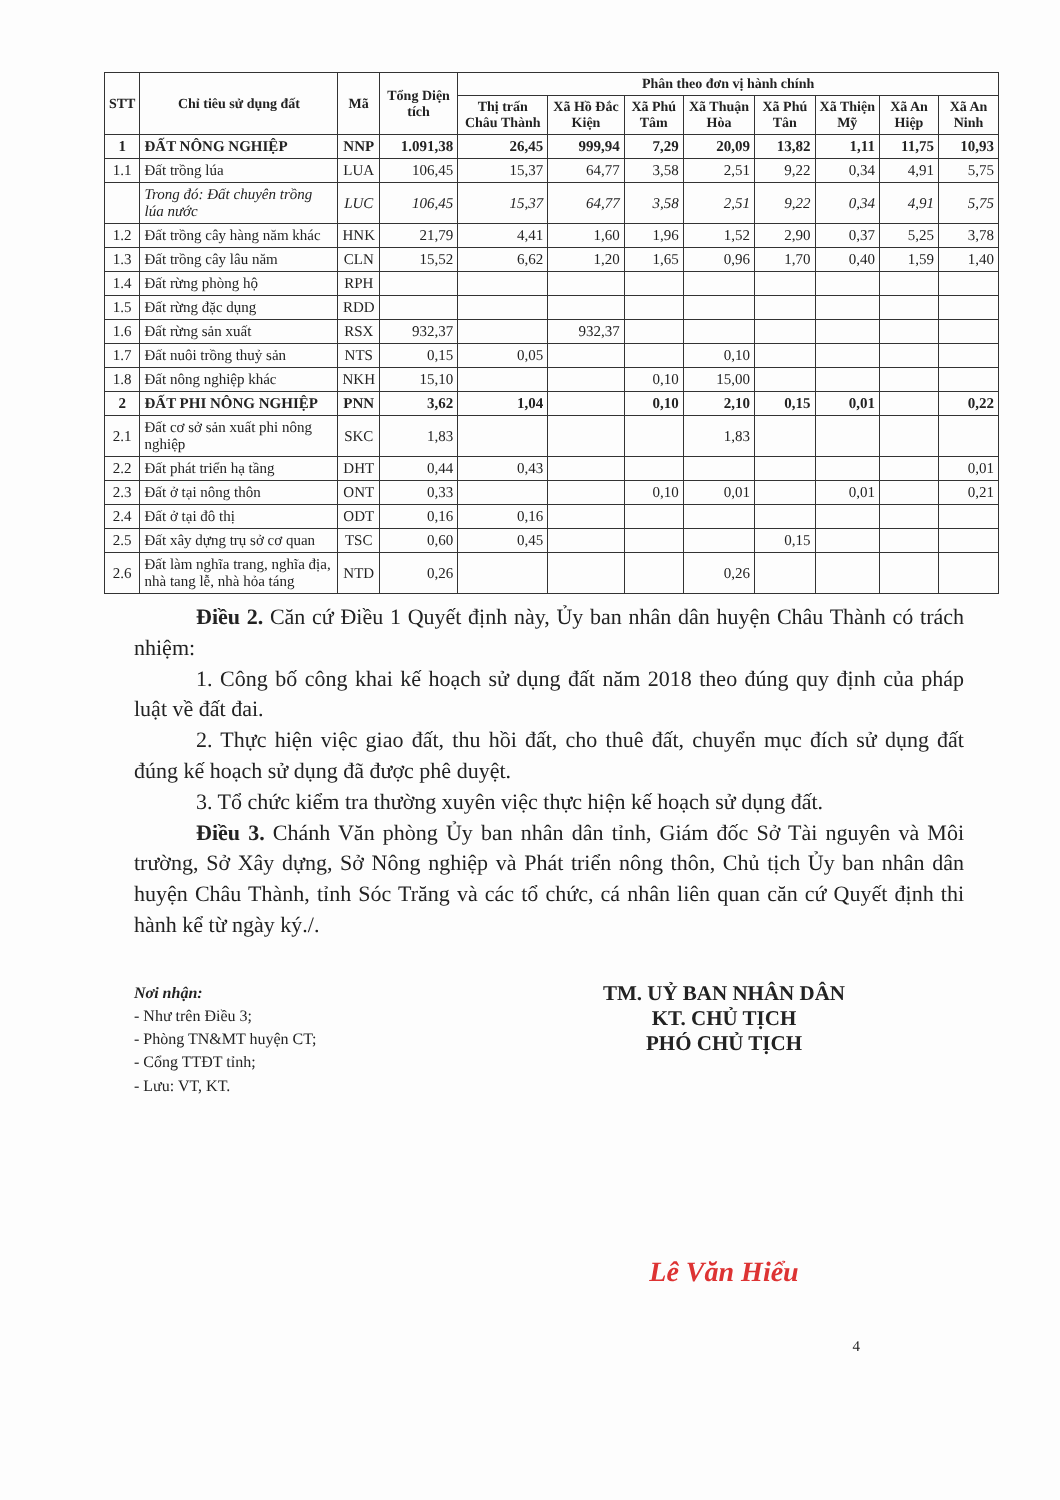| STT | Chỉ tiêu sử dụng đất | Mã | Tổng Diện tích | Phân theo đơn vị hành chính | | | | | | | |
| --- | --- | --- | --- | --- | --- | --- | --- | --- | --- | --- | --- |
| | | | | Thị trấn Châu Thành | Xã Hồ Đắc Kiện | Xã Phú Tâm | Xã Thuận Hòa | Xã Phú Tân | Xã Thiện Mỹ | Xã An Hiệp | Xã An Ninh |
| 1 | ĐẤT NÔNG NGHIỆP | NNP | 1.091,38 | 26,45 | 999,94 | 7,29 | 20,09 | 13,82 | 1,11 | 11,75 | 10,93 |
| 1.1 | Đất trồng lúa | LUA | 106,45 | 15,37 | 64,77 | 3,58 | 2,51 | 9,22 | 0,34 | 4,91 | 5,75 |
| | Trong đó: Đất chuyên trồng lúa nước | LUC | 106,45 | 15,37 | 64,77 | 3,58 | 2,51 | 9,22 | 0,34 | 4,91 | 5,75 |
| 1.2 | Đất trồng cây hàng năm khác | HNK | 21,79 | 4,41 | 1,60 | 1,96 | 1,52 | 2,90 | 0,37 | 5,25 | 3,78 |
| 1.3 | Đất trồng cây lâu năm | CLN | 15,52 | 6,62 | 1,20 | 1,65 | 0,96 | 1,70 | 0,40 | 1,59 | 1,40 |
| 1.4 | Đất rừng phòng hộ | RPH | | | | | | | | | |
| 1.5 | Đất rừng đặc dụng | RDD | | | | | | | | | |
| 1.6 | Đất rừng sản xuất | RSX | 932,37 | | 932,37 | | | | | | |
| 1.7 | Đất nuôi trồng thuỷ sản | NTS | 0,15 | 0,05 | | | 0,10 | | | | |
| 1.8 | Đất nông nghiệp khác | NKH | 15,10 | | | 0,10 | 15,00 | | | | |
| 2 | ĐẤT PHI NÔNG NGHIỆP | PNN | 3,62 | 1,04 | | 0,10 | 2,10 | 0,15 | 0,01 | | 0,22 |
| 2.1 | Đất cơ sở sản xuất phi nông nghiệp | SKC | 1,83 | | | | 1,83 | | | | |
| 2.2 | Đất phát triển hạ tầng | DHT | 0,44 | 0,43 | | | | | | | 0,01 |
| 2.3 | Đất ở tại nông thôn | ONT | 0,33 | | | 0,10 | 0,01 | | 0,01 | | 0,21 |
| 2.4 | Đất ở tại đô thị | ODT | 0,16 | 0,16 | | | | | | | |
| 2.5 | Đất xây dựng trụ sở cơ quan | TSC | 0,60 | 0,45 | | | | 0,15 | | | |
| 2.6 | Đất làm nghĩa trang, nghĩa địa, nhà tang lễ, nhà hỏa táng | NTD | 0,26 | | | | 0,26 | | | | |
Điều 2. Căn cứ Điều 1 Quyết định này, Ủy ban nhân dân huyện Châu Thành có trách nhiệm:
1. Công bố công khai kế hoạch sử dụng đất năm 2018 theo đúng quy định của pháp luật về đất đai.
2. Thực hiện việc giao đất, thu hồi đất, cho thuê đất, chuyển mục đích sử dụng đất đúng kế hoạch sử dụng đã được phê duyệt.
3. Tổ chức kiểm tra thường xuyên việc thực hiện kế hoạch sử dụng đất.
Điều 3. Chánh Văn phòng Ủy ban nhân dân tỉnh, Giám đốc Sở Tài nguyên và Môi trường, Sở Xây dựng, Sở Nông nghiệp và Phát triển nông thôn, Chủ tịch Ủy ban nhân dân huyện Châu Thành, tỉnh Sóc Trăng và các tổ chức, cá nhân liên quan căn cứ Quyết định thi hành kể từ ngày ký./.
Nơi nhận:
- Như trên Điều 3;
- Phòng TN&MT huyện CT;
- Cổng TTĐT tỉnh;
- Lưu: VT, KT.
TM. UỶ BAN NHÂN DÂN
KT. CHỦ TỊCH
PHÓ CHỦ TỊCH
Lê Văn Hiểu
4